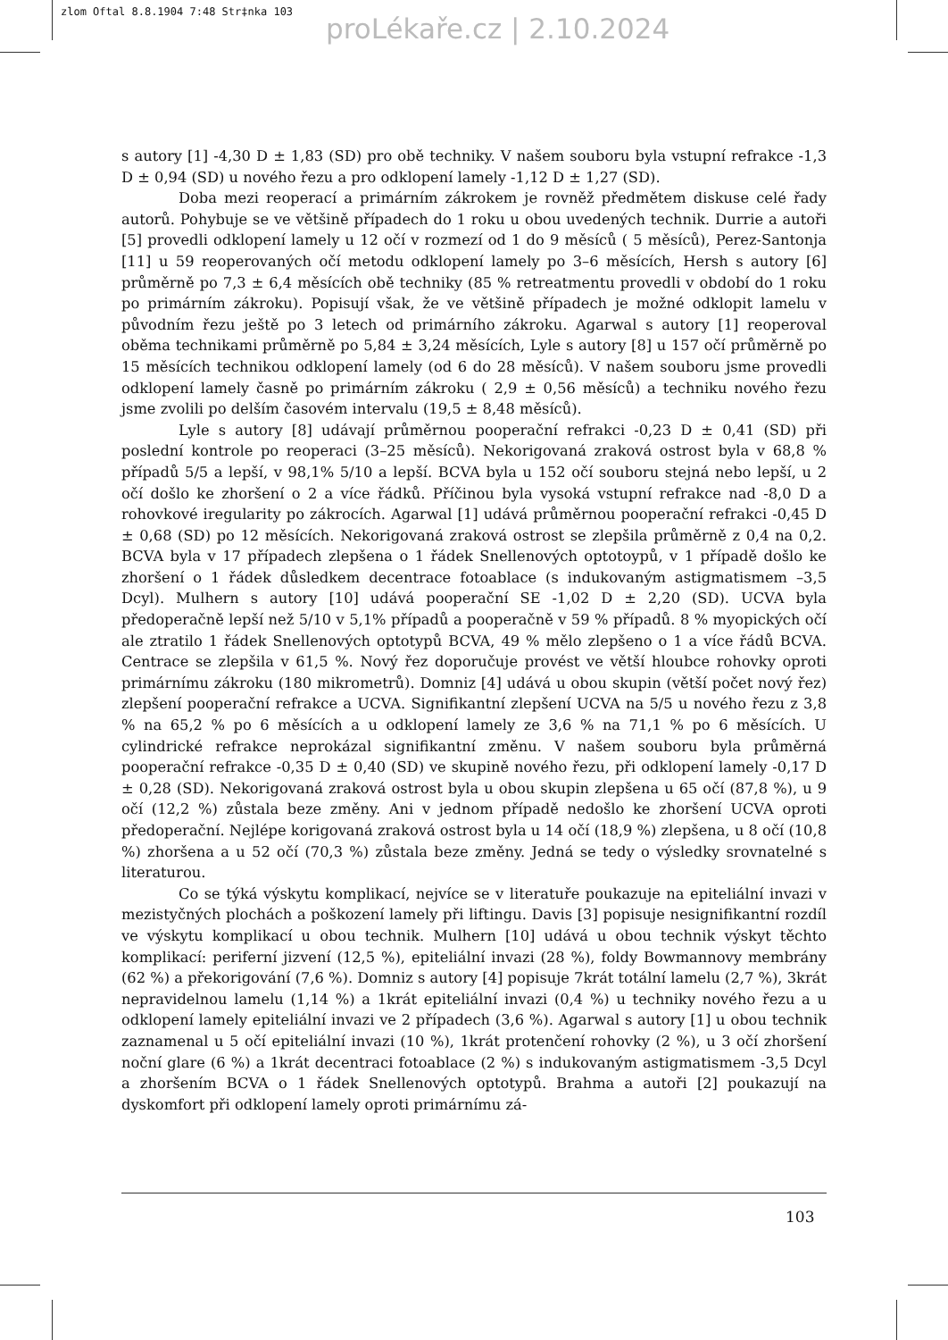zlom Oftal 8.8.1904 7:48 Str‡nka 103
proLékaře.cz | 2.10.2024
s autory [1] -4,30 D ± 1,83 (SD) pro obě techniky. V našem souboru byla vstupní refrakce -1,3 D ± 0,94 (SD) u nového řezu a pro odklopení lamely -1,12 D ± 1,27 (SD).
Doba mezi reoperací a primárním zákrokem je rovněž předmětem diskuse celé řady autorů. Pohybuje se ve většině případech do 1 roku u obou uvedených technik. Durrie a autoři [5] provedli odklopení lamely u 12 očí v rozmezí od 1 do 9 měsíců ( 5 měsíců), Perez-Santonja [11] u 59 reoperovaných očí metodu odklopení lamely po 3–6 měsících, Hersh s autory [6] průměrně po 7,3 ± 6,4 měsících obě techniky (85 % retreatmentu provedli v období do 1 roku po primárním zákroku). Popisují však, že ve většině případech je možné odklopit lamelu v původním řezu ještě po 3 letech od primárního zákroku. Agarwal s autory [1] reoperoval oběma technikami průměrně po 5,84 ± 3,24 měsících, Lyle s autory [8] u 157 očí průměrně po 15 měsících technikou odklopení lamely (od 6 do 28 měsíců). V našem souboru jsme provedli odklopení lamely časně po primárním zákroku ( 2,9 ± 0,56 měsíců) a techniku nového řezu jsme zvolili po delším časovém intervalu (19,5 ± 8,48 měsíců).
Lyle s autory [8] udávají průměrnou pooperační refrakci -0,23 D ± 0,41 (SD) při poslední kontrole po reoperaci (3–25 měsíců). Nekorigovaná zraková ostrost byla v 68,8 % případů 5/5 a lepší, v 98,1% 5/10 a lepší. BCVA byla u 152 očí souboru stejná nebo lepší, u 2 očí došlo ke zhoršení o 2 a více řádků. Příčinou byla vysoká vstupní refrakce nad -8,0 D a rohovkové iregularity po zákrocích. Agarwal [1] udává průměrnou pooperační refrakci -0,45 D ± 0,68 (SD) po 12 měsících. Nekorigovaná zraková ostrost se zlepšila průměrně z 0,4 na 0,2. BCVA byla v 17 případech zlepšena o 1 řádek Snellenových optotoypů, v 1 případě došlo ke zhoršení o 1 řádek důsledkem decentrace fotoablace (s indukovaným astigmatismem –3,5 Dcyl). Mulhern s autory [10] udává pooperační SE -1,02 D ± 2,20 (SD). UCVA byla předoperačně lepší než 5/10 v 5,1% případů a pooperačně v 59 % případů. 8 % myopických očí ale ztratilo 1 řádek Snellenových optotypů BCVA, 49 % mělo zlepšeno o 1 a více řádů BCVA. Centrace se zlepšila v 61,5 %. Nový řez doporučuje provést ve větší hloubce rohovky oproti primárnímu zákroku (180 mikrometrů). Domniz [4] udává u obou skupin (větší počet nový řez) zlepšení pooperační refrakce a UCVA. Signifikantní zlepšení UCVA na 5/5 u nového řezu z 3,8 % na 65,2 % po 6 měsících a u odklopení lamely ze 3,6 % na 71,1 % po 6 měsících. U cylindrické refrakce neprokázal signifikantní změnu. V našem souboru byla průměrná pooperační refrakce -0,35 D ± 0,40 (SD) ve skupině nového řezu, při odklopení lamely -0,17 D ± 0,28 (SD). Nekorigovaná zraková ostrost byla u obou skupin zlepšena u 65 očí (87,8 %), u 9 očí (12,2 %) zůstala beze změny. Ani v jednom případě nedošlo ke zhoršení UCVA oproti předoperační. Nejlépe korigovaná zraková ostrost byla u 14 očí (18,9 %) zlepšena, u 8 očí (10,8 %) zhoršena a u 52 očí (70,3 %) zůstala beze změny. Jedná se tedy o výsledky srovnatelné s literaturou.
Co se týká výskytu komplikací, nejvíce se v literatuře poukazuje na epiteliální invazi v mezistyčných plochách a poškození lamely při liftingu. Davis [3] popisuje nesignifikantní rozdíl ve výskytu komplikací u obou technik. Mulhern [10] udává u obou technik výskyt těchto komplikací: periferní jizvení (12,5 %), epiteliální invazi (28 %), foldy Bowmannovy membrány (62 %) a překorigování (7,6 %). Domniz s autory [4] popisuje 7krát totální lamelu (2,7 %), 3krát nepravidelnou lamelu (1,14 %) a 1krát epiteliální invazi (0,4 %) u techniky nového řezu a u odklopení lamely epiteliální invazi ve 2 případech (3,6 %). Agarwal s autory [1] u obou technik zaznamenal u 5 očí epiteliální invazi (10 %), 1krát protenčení rohovky (2 %), u 3 očí zhoršení noční glare (6 %) a 1krát decentraci fotoablace (2 %) s indukovaným astigmatismem -3,5 Dcyl a zhoršením BCVA o 1 řádek Snellenových optotypů. Brahma a autoři [2] poukazují na dyskomfort při odklopení lamely oproti primárnímu zá-
103